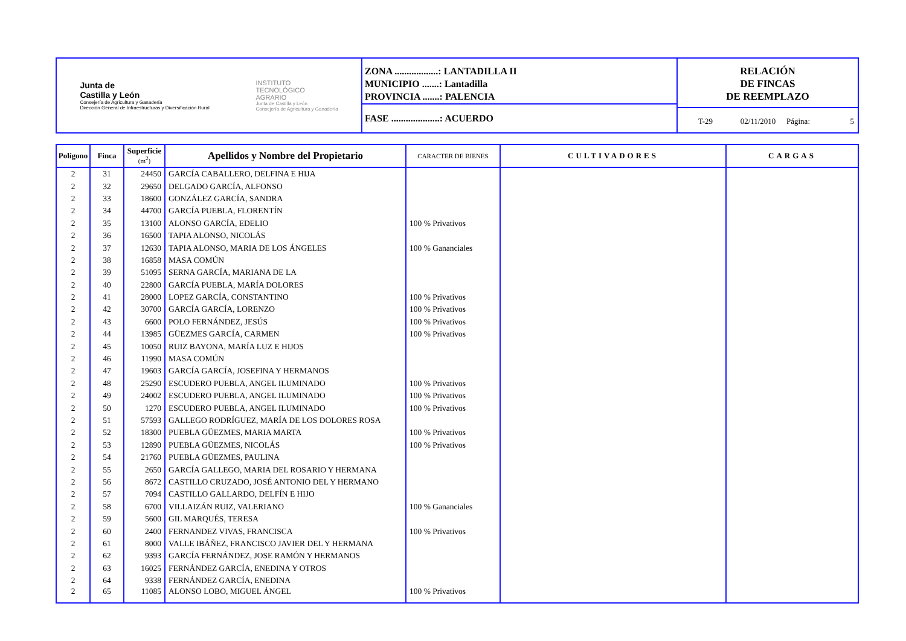Junta de
Castilla y León
Consejería de Agricultura y Ganadería
Dirección General de Infraestructuras y Diversificación Rural
INSTITUTO
TECNOLÓGICO
AGRARIO
Junta de Castilla y León
Consejería de Agricultura y Ganadería
ZONA ..................: LANTADILLA II
MUNICIPIO .......: Lantadilla
PROVINCIA .......: PALENCIA
FASE ....................: ACUERDO
RELACIÓN
DE FINCAS
DE REEMPLAZO
T-29 02/11/2010
Página: 5
| Polígono | Finca | Superficie (m<sup>2</sup>) | Apellidos y Nombre del Propietario | CARACTER DE BIENES | CULTIVADORES | CARGAS |
| --- | --- | --- | --- | --- | --- | --- |
| 2 | 31 | 24450 | GARCÍA CABALLERO, DELFINA E HIJA | | | |
| 2 | 32 | 29650 | DELGADO GARCÍA, ALFONSO | | | |
| 2 | 33 | 18600 | GONZÁLEZ GARCÍA, SANDRA | | | |
| 2 | 34 | 44700 | GARCÍA PUEBLA, FLORENTÍN | | | |
| 2 | 35 | 13100 | ALONSO GARCÍA, EDELIO | 100 % Privativos | | |
| 2 | 36 | 16500 | TAPIA ALONSO, NICOLÁS | | | |
| 2 | 37 | 12630 | TAPIA ALONSO, MARIA DE LOS ÁNGELES | 100 % Gananciales | | |
| 2 | 38 | 16858 | MASA COMÚN | | | |
| 2 | 39 | 51095 | SERNA GARCÍA, MARIANA DE LA | | | |
| 2 | 40 | 22800 | GARCÍA PUEBLA, MARÍA DOLORES | | | |
| 2 | 41 | 28000 | LOPEZ GARCÍA, CONSTANTINO | 100 % Privativos | | |
| 2 | 42 | 30700 | GARCÍA GARCÍA, LORENZO | 100 % Privativos | | |
| 2 | 43 | 6600 | POLO FERNÁNDEZ, JESÚS | 100 % Privativos | | |
| 2 | 44 | 13985 | GÜEZMES GARCÍA, CARMEN | 100 % Privativos | | |
| 2 | 45 | 10050 | RUIZ BAYONA, MARÍA LUZ E HIJOS | | | |
| 2 | 46 | 11990 | MASA COMÚN | | | |
| 2 | 47 | 19603 | GARCÍA GARCÍA, JOSEFINA Y HERMANOS | | | |
| 2 | 48 | 25290 | ESCUDERO PUEBLA, ANGEL ILUMINADO | 100 % Privativos | | |
| 2 | 49 | 24002 | ESCUDERO PUEBLA, ANGEL ILUMINADO | 100 % Privativos | | |
| 2 | 50 | 1270 | ESCUDERO PUEBLA, ANGEL ILUMINADO | 100 % Privativos | | |
| 2 | 51 | 57593 | GALLEGO RODRÍGUEZ, MARÍA DE LOS DOLORES ROSA | | | |
| 2 | 52 | 18300 | PUEBLA GÜEZMES, MARIA MARTA | 100 % Privativos | | |
| 2 | 53 | 12890 | PUEBLA GÜEZMES, NICOLÁS | 100 % Privativos | | |
| 2 | 54 | 21760 | PUEBLA GÜEZMES, PAULINA | | | |
| 2 | 55 | 2650 | GARCÍA GALLEGO, MARIA DEL ROSARIO Y HERMANA | | | |
| 2 | 56 | 8672 | CASTILLO CRUZADO, JOSÉ ANTONIO DEL Y HERMANO | | | |
| 2 | 57 | 7094 | CASTILLO GALLARDO, DELFÍN E HIJO | | | |
| 2 | 58 | 6700 | VILLAIZÁN RUIZ, VALERIANO | 100 % Gananciales | | |
| 2 | 59 | 5600 | GIL MARQUÉS, TERESA | | | |
| 2 | 60 | 2400 | FERNANDEZ VIVAS, FRANCISCA | 100 % Privativos | | |
| 2 | 61 | 8000 | VALLE IBÁÑEZ, FRANCISCO JAVIER DEL Y HERMANA | | | |
| 2 | 62 | 9393 | GARCÍA FERNÁNDEZ, JOSE RAMÓN Y HERMANOS | | | |
| 2 | 63 | 16025 | FERNÁNDEZ GARCÍA, ENEDINA Y OTROS | | | |
| 2 | 64 | 9338 | FERNÁNDEZ GARCÍA, ENEDINA | | | |
| 2 | 65 | 11085 | ALONSO LOBO, MIGUEL ÁNGEL | 100 % Privativos | | |